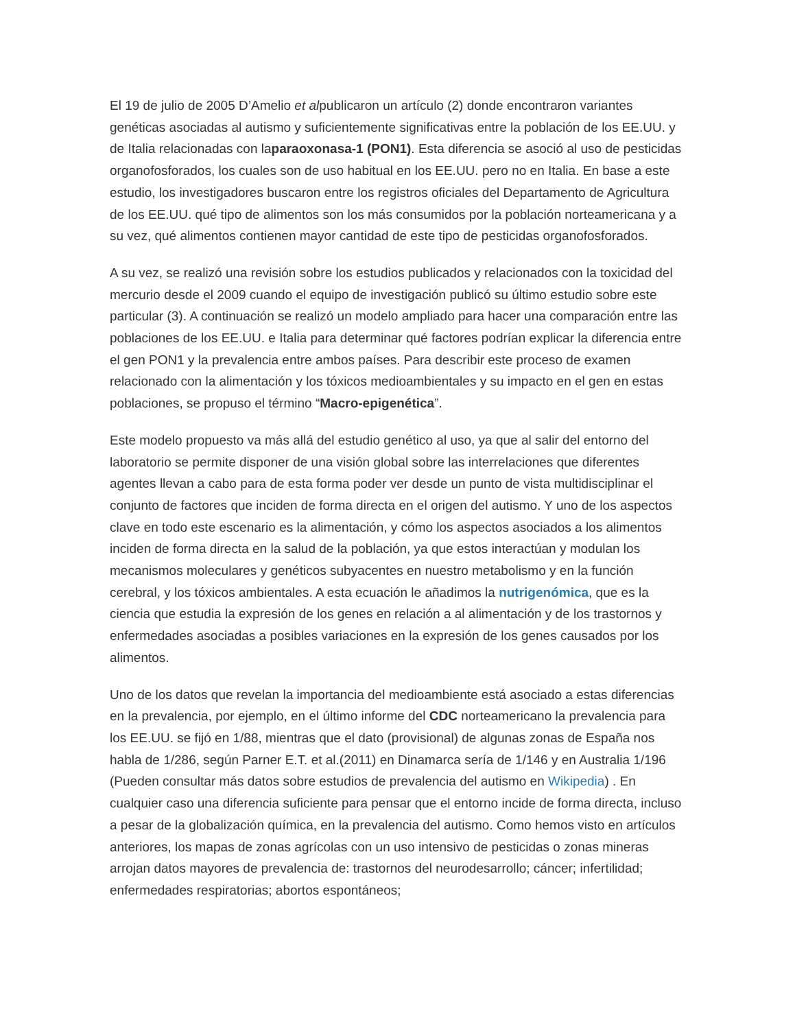El 19 de julio de 2005 D’Amelio et alpublicaron un artículo (2) donde encontraron variantes genéticas asociadas al autismo y suficientemente significativas entre la población de los EE.UU. y de Italia relacionadas con laparaoxonasa-1 (PON1). Esta diferencia se asoció al uso de pesticidas organofosforados, los cuales son de uso habitual en los EE.UU. pero no en Italia. En base a este estudio, los investigadores buscaron entre los registros oficiales del Departamento de Agricultura de los EE.UU. qué tipo de alimentos son los más consumidos por la población norteamericana y a su vez, qué alimentos contienen mayor cantidad de este tipo de pesticidas organofosforados.
A su vez, se realizó una revisión sobre los estudios publicados y relacionados con la toxicidad del mercurio desde el 2009 cuando el equipo de investigación publicó su último estudio sobre este particular (3). A continuación se realizó un modelo ampliado para hacer una comparación entre las poblaciones de los EE.UU. e Italia para determinar qué factores podrían explicar la diferencia entre el gen PON1 y la prevalencia entre ambos países. Para describir este proceso de examen relacionado con la alimentación y los tóxicos medioambientales y su impacto en el gen en estas poblaciones, se propuso el término “Macro-epigenética”.
Este modelo propuesto va más allá del estudio genético al uso, ya que al salir del entorno del laboratorio se permite disponer de una visión global sobre las interrelaciones que diferentes agentes llevan a cabo para de esta forma poder ver desde un punto de vista multidisciplinar el conjunto de factores que inciden de forma directa en el origen del autismo. Y uno de los aspectos clave en todo este escenario es la alimentación, y cómo los aspectos asociados a los alimentos inciden de forma directa en la salud de la población, ya que estos interactúan y modulan los mecanismos moleculares y genéticos subyacentes en nuestro metabolismo y en la función cerebral, y los tóxicos ambientales. A esta ecuación le añadimos la nutrigenómica, que es la ciencia que estudia la expresión de los genes en relación a al alimentación y de los trastornos y enfermedades asociadas a posibles variaciones en la expresión de los genes causados por los alimentos.
Uno de los datos que revelan la importancia del medioambiente está asociado a estas diferencias en la prevalencia, por ejemplo, en el último informe del CDC norteamericano la prevalencia para los EE.UU. se fijó en 1/88, mientras que el dato (provisional) de algunas zonas de España nos habla de 1/286, según Parner E.T. et al.(2011) en Dinamarca sería de 1/146 y en Australia 1/196 (Pueden consultar más datos sobre estudios de prevalencia del autismo en Wikipedia) . En cualquier caso una diferencia suficiente para pensar que el entorno incide de forma directa, incluso a pesar de la globalización química, en la prevalencia del autismo. Como hemos visto en artículos anteriores, los mapas de zonas agrícolas con un uso intensivo de pesticidas o zonas mineras arrojan datos mayores de prevalencia de: trastornos del neurodesarrollo; cáncer; infertilidad; enfermedades respiratorias; abortos espontáneos;